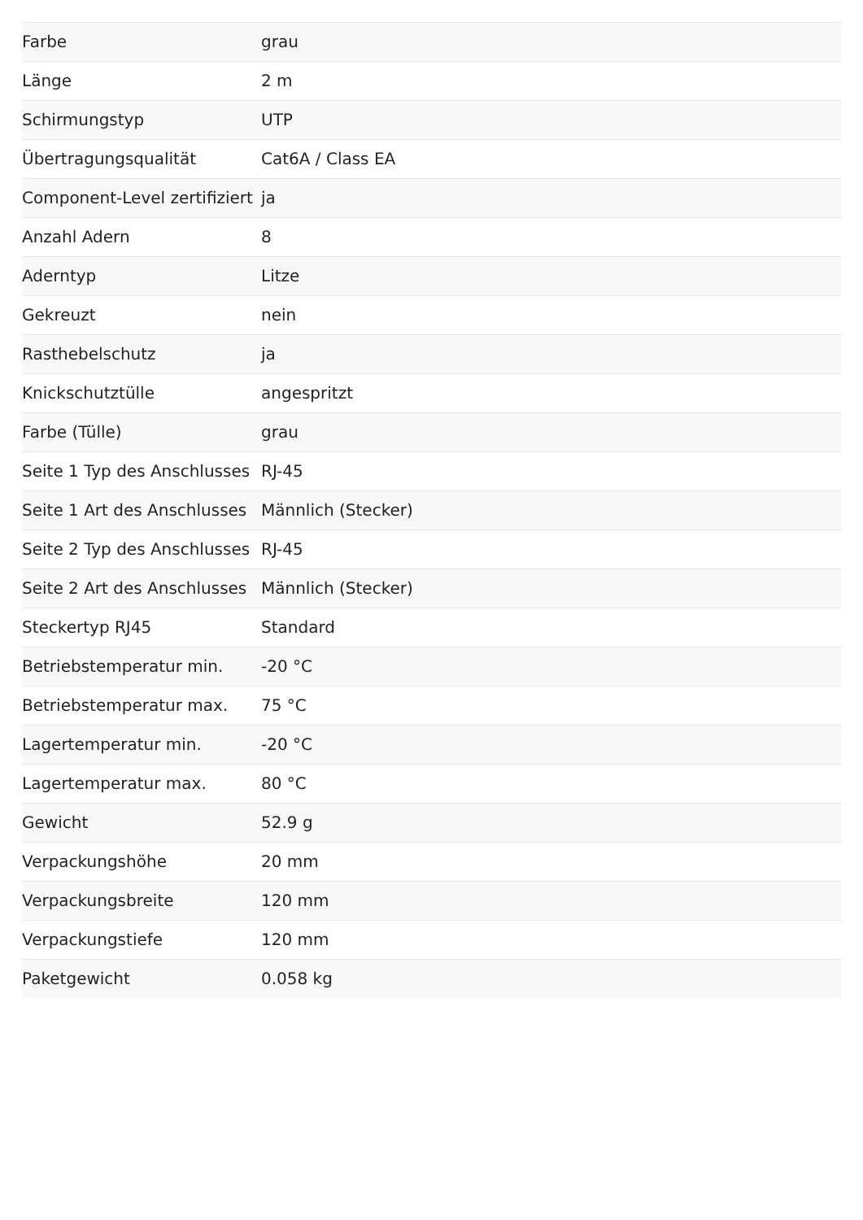| Farbe | grau |
| Länge | 2 m |
| Schirmungstyp | UTP |
| Übertragungsqualität | Cat6A / Class EA |
| Component-Level zertifiziert | ja |
| Anzahl Adern | 8 |
| Aderntyp | Litze |
| Gekreuzt | nein |
| Rasthebelschutz | ja |
| Knickschutztülle | angespritzt |
| Farbe (Tülle) | grau |
| Seite 1 Typ des Anschlusses | RJ-45 |
| Seite 1 Art des Anschlusses | Männlich (Stecker) |
| Seite 2 Typ des Anschlusses | RJ-45 |
| Seite 2 Art des Anschlusses | Männlich (Stecker) |
| Steckertyp RJ45 | Standard |
| Betriebstemperatur min. | -20 °C |
| Betriebstemperatur max. | 75 °C |
| Lagertemperatur min. | -20 °C |
| Lagertemperatur max. | 80 °C |
| Gewicht | 52.9 g |
| Verpackungshöhe | 20 mm |
| Verpackungsbreite | 120 mm |
| Verpackungstiefe | 120 mm |
| Paketgewicht | 0.058 kg |